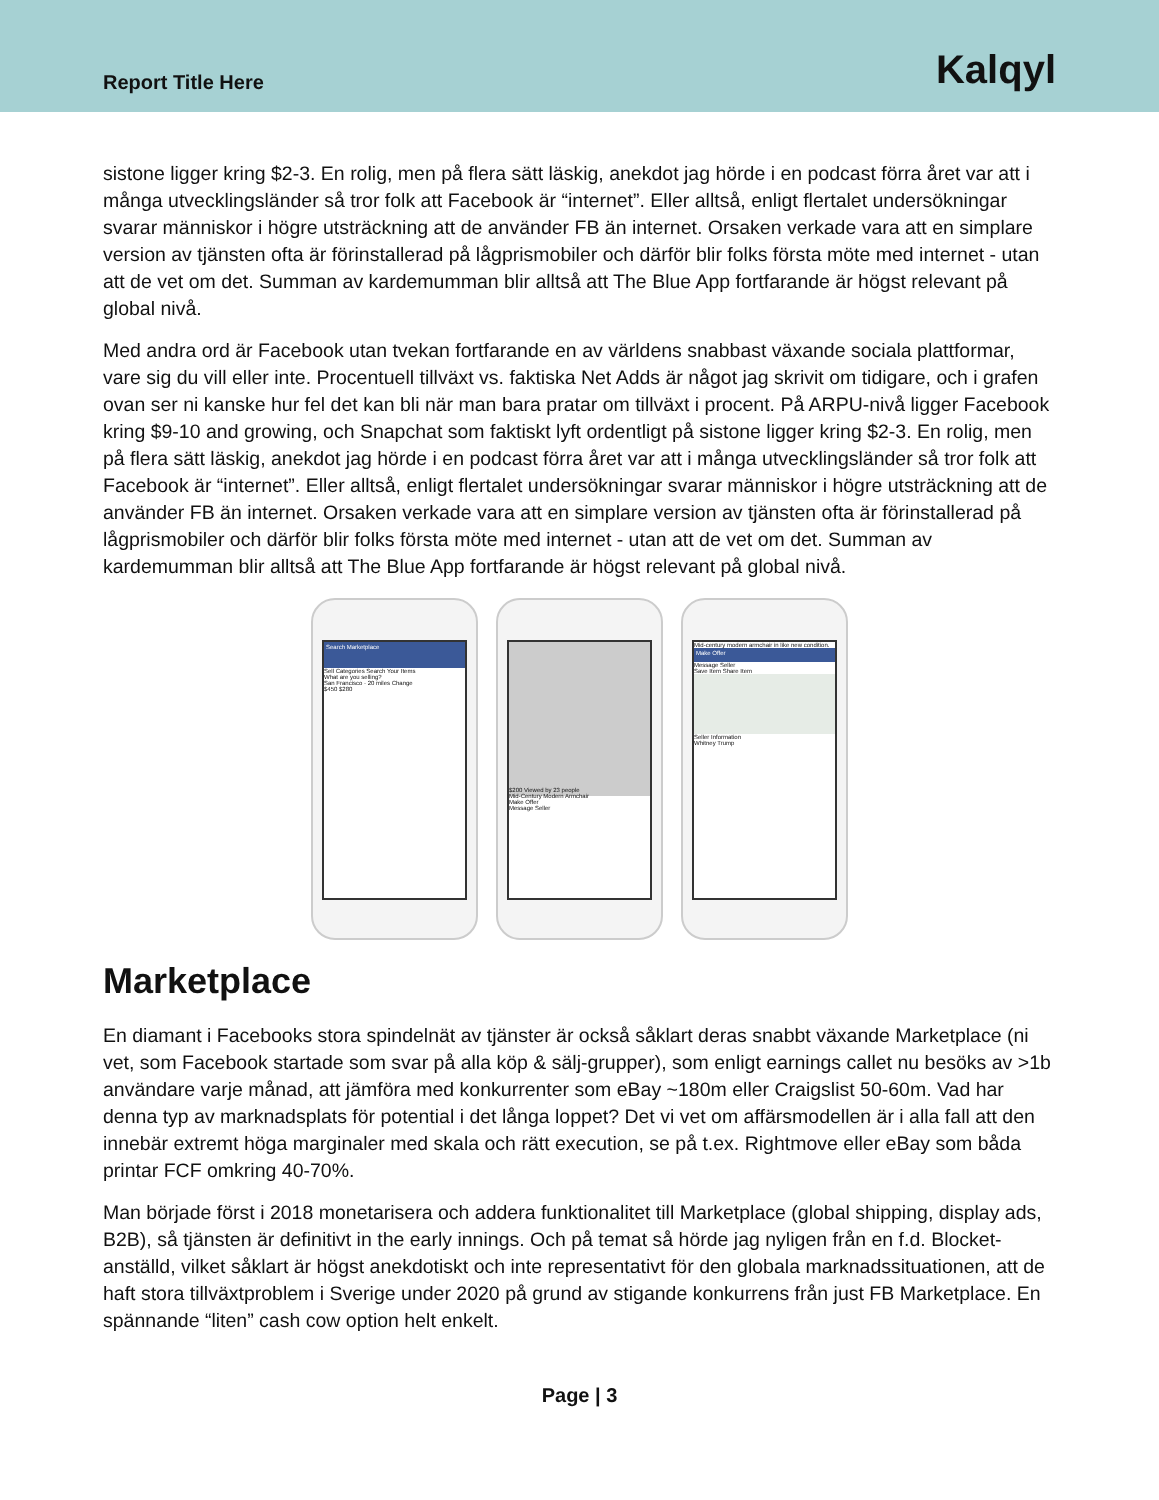Report Title Here
Kalqyl
sistone ligger kring $2-3. En rolig, men på flera sätt läskig, anekdot jag hörde i en podcast förra året var att i många utvecklingsländer så tror folk att Facebook är “internet”. Eller alltså, enligt flertalet undersökningar svarar människor i högre utsträckning att de använder FB än internet. Orsaken verkade vara att en simplare version av tjänsten ofta är förinstallerad på lågprismobiler och därför blir folks första möte med internet - utan att de vet om det. Summan av kardemumman blir alltså att The Blue App fortfarande är högst relevant på global nivå.
Med andra ord är Facebook utan tvekan fortfarande en av världens snabbast växande sociala plattformar, vare sig du vill eller inte. Procentuell tillväxt vs. faktiska Net Adds är något jag skrivit om tidigare, och i grafen ovan ser ni kanske hur fel det kan bli när man bara pratar om tillväxt i procent. På ARPU-nivå ligger Facebook kring $9-10 and growing, och Snapchat som faktiskt lyft ordentligt på sistone ligger kring $2-3. En rolig, men på flera sätt läskig, anekdot jag hörde i en podcast förra året var att i många utvecklingsländer så tror folk att Facebook är “internet”. Eller alltså, enligt flertalet undersökningar svarar människor i högre utsträckning att de använder FB än internet. Orsaken verkade vara att en simplare version av tjänsten ofta är förinstallerad på lågprismobiler och därför blir folks första möte med internet - utan att de vet om det. Summan av kardemumman blir alltså att The Blue App fortfarande är högst relevant på global nivå.
Search Marketplace
Sell Categories Search Your Items
What are you selling?
San Francisco · 20 miles Change
$450 $280
$200 Viewed by 23 people
Mid-Century Modern Armchair
Make Offer
Message Seller
Mid-century modern armchair in like new condition.
Make Offer
Message Seller
Save Item Share Item
Seller Information
Whitney Trump
Marketplace
En diamant i Facebooks stora spindelnät av tjänster är också såklart deras snabbt växande Marketplace (ni vet, som Facebook startade som svar på alla köp & sälj-grupper), som enligt earnings callet nu besöks av >1b användare varje månad, att jämföra med konkurrenter som eBay ~180m eller Craigslist 50-60m. Vad har denna typ av marknadsplats för potential i det långa loppet? Det vi vet om affärsmodellen är i alla fall att den innebär extremt höga marginaler med skala och rätt execution, se på t.ex. Rightmove eller eBay som båda printar FCF omkring 40-70%.
Man började först i 2018 monetarisera och addera funktionalitet till Marketplace (global shipping, display ads, B2B), så tjänsten är definitivt in the early innings. Och på temat så hörde jag nyligen från en f.d. Blocket-anställd, vilket såklart är högst anekdotiskt och inte representativt för den globala marknadssituationen, att de haft stora tillväxtproblem i Sverige under 2020 på grund av stigande konkurrens från just FB Marketplace. En spännande “liten” cash cow option helt enkelt.
Page | 3